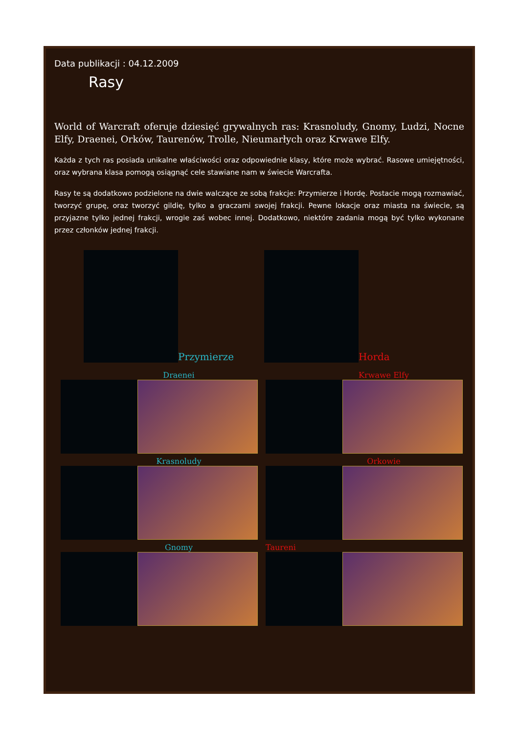Data publikacji : 04.12.2009
Rasy
World of Warcraft oferuje dziesięć grywalnych ras: Krasnoludy, Gnomy, Ludzi, Nocne Elfy, Draenei, Orków, Taurenów, Trolle, Nieumarłych oraz Krwawe Elfy.
Każda z tych ras posiada unikalne właściwości oraz odpowiednie klasy, które może wybrać. Rasowe umiejętności, oraz wybrana klasa pomogą osiągnąć cele stawiane nam w świecie Warcrafta.
Rasy te są dodatkowo podzielone na dwie walczące ze sobą frakcje: Przymierze i Hordę. Postacie mogą rozmawiać, tworzyć grupę, oraz tworzyć gildię, tylko a graczami swojej frakcji. Pewne lokacje oraz miasta na świecie, są przyjazne tylko jednej frakcji, wrogie zaś wobec innej. Dodatkowo, niektóre zadania mogą być tylko wykonane przez członków jednej frakcji.
Przymierze Horda
Draenei
Krwawe Elfy
Krasnoludy
Orkowie
Gnomy
Taureni